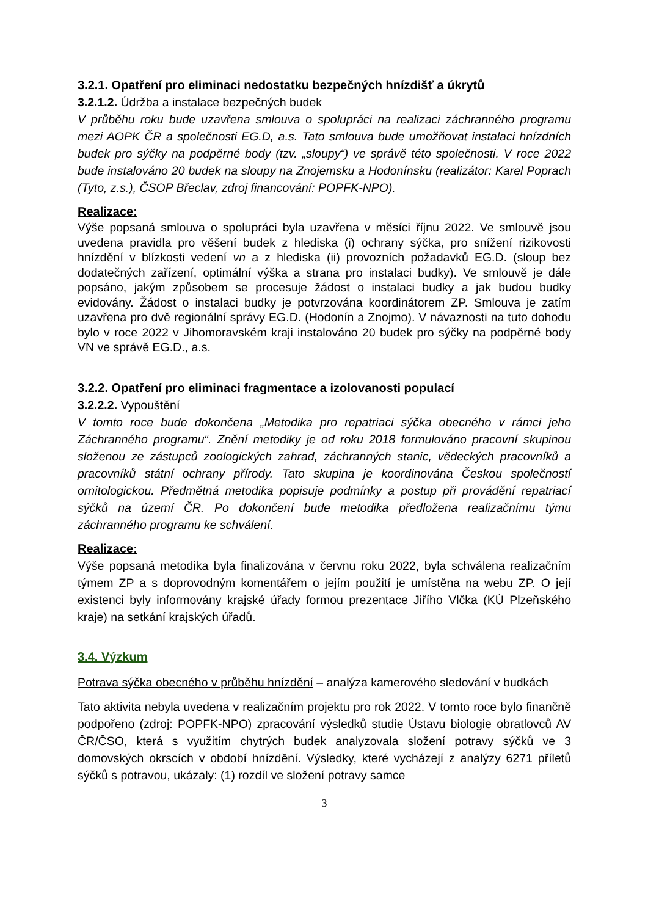3.2.1. Opatření pro eliminaci nedostatku bezpečných hnízdišť a úkrytů
3.2.1.2. Údržba a instalace bezpečných budek
V průběhu roku bude uzavřena smlouva o spolupráci na realizaci záchranného programu mezi AOPK ČR a společnosti EG.D, a.s. Tato smlouva bude umožňovat instalaci hnízdních budek pro sýčky na podpěrné body (tzv. „sloupy“) ve správě této společnosti. V roce 2022 bude instalováno 20 budek na sloupy na Znojemsku a Hodonínsku (realizátor: Karel Poprach (Tyto, z.s.), ČSOP Břeclav, zdroj financování: POPFK-NPO).
Realizace:
Výše popsaná smlouva o spolupráci byla uzavřena v měsíci říjnu 2022. Ve smlouvě jsou uvedena pravidla pro věšení budek z hlediska (i) ochrany sýčka, pro snížení rizikovosti hnízdění v blízkosti vedení vn a z hlediska (ii) provozních požadavků EG.D. (sloup bez dodatečných zařízení, optimální výška a strana pro instalaci budky). Ve smlouvě je dále popsáno, jakým způsobem se procesuje žádost o instalaci budky a jak budou budky evidovány. Žádost o instalaci budky je potvrzována koordinátorem ZP. Smlouva je zatím uzavřena pro dvě regionální správy EG.D. (Hodonín a Znojmo). V návaznosti na tuto dohodu bylo v roce 2022 v Jihomoravském kraji instalováno 20 budek pro sýčky na podpěrné body VN ve správě EG.D., a.s.
3.2.2. Opatření pro eliminaci fragmentace a izolovanosti populací
3.2.2.2. Vypouštění
V tomto roce bude dokončena „Metodika pro repatriaci sýčka obecného v rámci jeho Záchranného programu“. Znění metodiky je od roku 2018 formulováno pracovní skupinou složenou ze zástupců zoologických zahrad, záchranných stanic, vědeckých pracovníků a pracovníků státní ochrany přírody. Tato skupina je koordinována Českou společností ornitologickou. Předmětná metodika popisuje podmínky a postup při provádění repatriací sýčků na území ČR. Po dokončení bude metodika předložena realizačnímu týmu záchranného programu ke schválení.
Realizace:
Výše popsaná metodika byla finalizována v červnu roku 2022, byla schválena realizačním týmem ZP a s doprovodným komentářem o jejím použití je umístěna na webu ZP. O její existenci byly informovány krajské úřady formou prezentace Jiřího Vlčka (KÚ Plzeňského kraje) na setkání krajských úřadů.
3.4. Výzkum
Potrava sýčka obecného v průběhu hnízdění – analýza kamerového sledování v budkách
Tato aktivita nebyla uvedena v realizačním projektu pro rok 2022. V tomto roce bylo finančně podpořeno (zdroj: POPFK-NPO) zpracování výsledků studie Ústavu biologie obratlovců AV ČR/ČSO, která s využitím chytrých budek analyzovala složení potravy sýčků ve 3 domovských okrscích v období hnízdění. Výsledky, které vycházejí z analýzy 6271 příletů sýčků s potravou, ukázaly: (1) rozdíl ve složení potravy samce
3